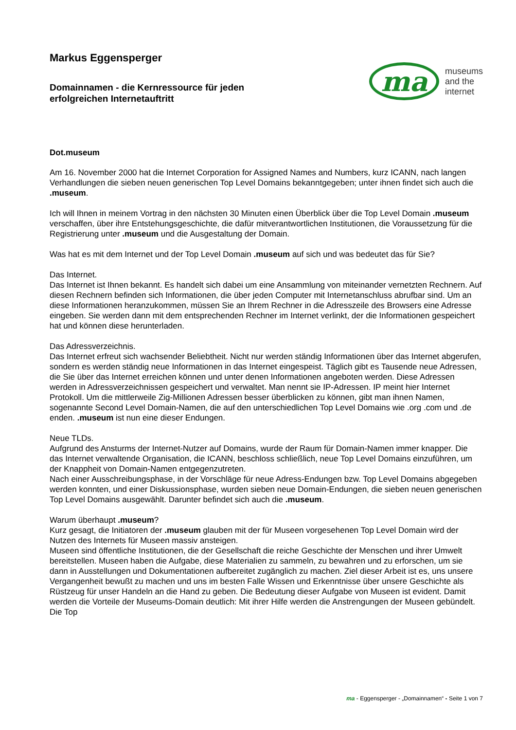Markus Eggensperger
Domainnamen - die Kernressource für jeden
erfolgreichen Internetauftritt
ma
museums
and the
internet
Dot.museum
Am 16. November 2000 hat die Internet Corporation for Assigned Names and Numbers, kurz ICANN, nach langen Verhandlungen die sieben neuen generischen Top Level Domains bekanntgegeben; unter ihnen findet sich auch die .museum.
Ich will Ihnen in meinem Vortrag in den nächsten 30 Minuten einen Überblick über die Top Level Domain .museum verschaffen, über ihre Entstehungsgeschichte, die dafür mitverantwortlichen Institutionen, die Voraussetzung für die Registrierung unter .museum und die Ausgestaltung der Domain.
Was hat es mit dem Internet und der Top Level Domain .museum auf sich und was bedeutet das für Sie?
Das Internet.
Das Internet ist Ihnen bekannt. Es handelt sich dabei um eine Ansammlung von miteinander vernetzten Rechnern. Auf diesen Rechnern befinden sich Informationen, die über jeden Computer mit Internetanschluss abrufbar sind. Um an diese Informationen heranzukommen, müssen Sie an Ihrem Rechner in die Adresszeile des Browsers eine Adresse eingeben. Sie werden dann mit dem entsprechenden Rechner im Internet verlinkt, der die Informationen gespeichert hat und können diese herunterladen.
Das Adressverzeichnis.
Das Internet erfreut sich wachsender Beliebtheit. Nicht nur werden ständig Informationen über das Internet abgerufen, sondern es werden ständig neue Informationen in das Internet eingespeist. Täglich gibt es Tausende neue Adressen, die Sie über das Internet erreichen können und unter denen Informationen angeboten werden. Diese Adressen werden in Adressverzeichnissen gespeichert und verwaltet. Man nennt sie IP-Adressen. IP meint hier Internet Protokoll. Um die mittlerweile Zig-Millionen Adressen besser überblicken zu können, gibt man ihnen Namen, sogenannte Second Level Domain-Namen, die auf den unterschiedlichen Top Level Domains wie .org .com und .de enden. .museum ist nun eine dieser Endungen.
Neue TLDs.
Aufgrund des Ansturms der Internet-Nutzer auf Domains, wurde der Raum für Domain-Namen immer knapper. Die das Internet verwaltende Organisation, die ICANN, beschloss schließlich, neue Top Level Domains einzuführen, um der Knappheit von Domain-Namen entgegenzutreten.
Nach einer Ausschreibungsphase, in der Vorschläge für neue Adress-Endungen bzw. Top Level Domains abgegeben werden konnten, und einer Diskussionsphase, wurden sieben neue Domain-Endungen, die sieben neuen generischen Top Level Domains ausgewählt. Darunter befindet sich auch die .museum.
Warum überhaupt .museum?
Kurz gesagt, die Initiatoren der .museum glauben mit der für Museen vorgesehenen Top Level Domain wird der Nutzen des Internets für Museen massiv ansteigen.
Museen sind öffentliche Institutionen, die der Gesellschaft die reiche Geschichte der Menschen und ihrer Umwelt bereitstellen. Museen haben die Aufgabe, diese Materialien zu sammeln, zu bewahren und zu erforschen, um sie dann in Ausstellungen und Dokumentationen aufbereitet zugänglich zu machen. Ziel dieser Arbeit ist es, uns unsere Vergangenheit bewußt zu machen und uns im besten Falle Wissen und Erkenntnisse über unsere Geschichte als Rüstzeug für unser Handeln an die Hand zu geben. Die Bedeutung dieser Aufgabe von Museen ist evident. Damit werden die Vorteile der Museums-Domain deutlich: Mit ihrer Hilfe werden die Anstrengungen der Museen gebündelt. Die Top
ma - Eggensperger - „Domainnamen“ - Seite 1 von 7